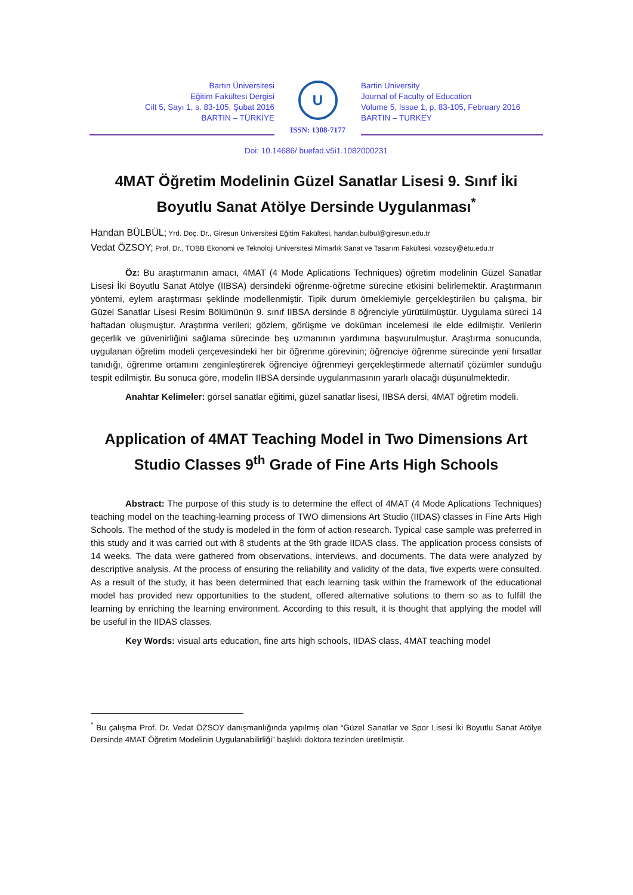Bartın Üniversitesi
Eğitim Fakültesi Dergisi
Cilt 5, Sayı 1, s. 83-105, Şubat 2016
BARTIN – TÜRKİYE
U
ISSN: 1308-7177
Bartin University
Journal of Faculty of Education
Volume 5, Issue 1, p. 83-105, February 2016
BARTIN – TURKEY
Doi: 10.14686/ buefad.v5i1.1082000231
4MAT Öğretim Modelinin Güzel Sanatlar Lisesi 9. Sınıf İki Boyutlu Sanat Atölye Dersinde Uygulanması<sup>*</sup>
Handan BÜLBÜL; Yrd. Doç. Dr., Giresun Üniversitesi Eğitim Fakültesi, handan.bulbul@giresun.edu.tr
Vedat ÖZSOY; Prof. Dr., TOBB Ekonomi ve Teknoloji Üniversitesi Mimarlık Sanat ve Tasarım Fakültesi, vozsoy@etu.edu.tr
Öz: Bu araştırmanın amacı, 4MAT (4 Mode Aplications Techniques) öğretim modelinin Güzel Sanatlar Lisesi İki Boyutlu Sanat Atölye (IIBSA) dersindeki öğrenme-öğretme sürecine etkisini belirlemektir. Araştırmanın yöntemi, eylem araştırması şeklinde modellenmiştir. Tipik durum örneklemiyle gerçekleştirilen bu çalışma, bir Güzel Sanatlar Lisesi Resim Bölümünün 9. sınıf IIBSA dersinde 8 öğrenciyle yürütülmüştür. Uygulama süreci 14 haftadan oluşmuştur. Araştırma verileri; gözlem, görüşme ve doküman incelemesi ile elde edilmiştir. Verilerin geçerlik ve güvenirliğini sağlama sürecinde beş uzmanının yardımına başvurulmuştur. Araştırma sonucunda, uygulanan öğretim modeli çerçevesindeki her bir öğrenme görevinin; öğrenciye öğrenme sürecinde yeni fırsatlar tanıdığı, öğrenme ortamını zenginleştirerek öğrenciye öğrenmeyi gerçekleştirmede alternatif çözümler sunduğu tespit edilmiştir. Bu sonuca göre, modelin IIBSA dersinde uygulanmasının yararlı olacağı düşünülmektedir.
Anahtar Kelimeler: görsel sanatlar eğitimi, güzel sanatlar lisesi, IIBSA dersi, 4MAT öğretim modeli.
Application of 4MAT Teaching Model in Two Dimensions Art Studio Classes 9<sup>th</sup> Grade of Fine Arts High Schools
Abstract: The purpose of this study is to determine the effect of 4MAT (4 Mode Aplications Techniques) teaching model on the teaching-learning process of TWO dimensions Art Studio (IIDAS) classes in Fine Arts High Schools. The method of the study is modeled in the form of action research. Typical case sample was preferred in this study and it was carried out with 8 students at the 9th grade IIDAS class. The application process consists of 14 weeks. The data were gathered from observations, interviews, and documents. The data were analyzed by descriptive analysis. At the process of ensuring the reliability and validity of the data, five experts were consulted. As a result of the study, it has been determined that each learning task within the framework of the educational model has provided new opportunities to the student, offered alternative solutions to them so as to fulfill the learning by enriching the learning environment. According to this result, it is thought that applying the model will be useful in the IIDAS classes.
Key Words: visual arts education, fine arts high schools, IIDAS class, 4MAT teaching model
<sup>*</sup> Bu çalışma Prof. Dr. Vedat ÖZSOY danışmanlığında yapılmış olan “Güzel Sanatlar ve Spor Lisesi İki Boyutlu Sanat Atölye Dersinde 4MAT Öğretim Modelinin Uygulanabilirliği” başlıklı doktora tezinden üretilmiştir.